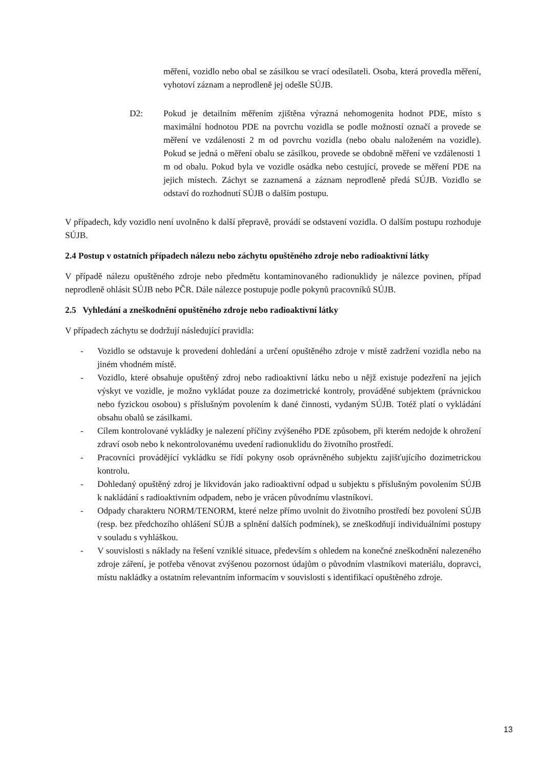měření, vozidlo nebo obal se zásilkou se vrací odesílateli. Osoba, která provedla měření, vyhotoví záznam a neprodleně jej odešle SÚJB.
D2: Pokud je detailním měřením zjištěna výrazná nehomogenita hodnot PDE, místo s maximální hodnotou PDE na povrchu vozidla se podle možností označí a provede se měření ve vzdálenosti 2 m od povrchu vozidla (nebo obalu naloženém na vozidle). Pokud se jedná o měření obalu se zásilkou, provede se obdobně měření ve vzdálenosti 1 m od obalu. Pokud byla ve vozidle osádka nebo cestující, provede se měření PDE na jejich místech. Záchyt se zaznamená a záznam neprodleně předá SÚJB. Vozidlo se odstaví do rozhodnutí SÚJB o dalším postupu.
V případech, kdy vozidlo není uvolněno k další přepravě, provádí se odstavení vozidla. O dalším postupu rozhoduje SÚJB.
2.4 Postup v ostatních případech nálezu nebo záchytu opuštěného zdroje nebo radioaktivní látky
V případě nálezu opuštěného zdroje nebo předmětu kontaminovaného radionuklidy je nálezce povinen, případ neprodleně ohlásit SÚJB nebo PČR. Dále nálezce postupuje podle pokynů pracovníků SÚJB.
2.5 Vyhledání a zneškodnění opuštěného zdroje nebo radioaktivní látky
V případech záchytu se dodržují následující pravidla:
- Vozidlo se odstavuje k provedení dohledání a určení opuštěného zdroje v místě zadržení vozidla nebo na jiném vhodném místě.
- Vozidlo, které obsahuje opuštěný zdroj nebo radioaktivní látku nebo u nějž existuje podezření na jejich výskyt ve vozidle, je možno vykládat pouze za dozimetrické kontroly, prováděné subjektem (právnickou nebo fyzickou osobou) s příslušným povolením k dané činnosti, vydaným SÚJB. Totéž platí o vykládání obsahu obalů se zásilkami.
- Cílem kontrolované vykládky je nalezení příčiny zvýšeného PDE způsobem, při kterém nedojde k ohrožení zdraví osob nebo k nekontrolovanému uvedení radionuklidu do životního prostředí.
- Pracovníci provádějící vykládku se řídí pokyny osob oprávněného subjektu zajišťujícího dozimetrickou kontrolu.
- Dohledaný opuštěný zdroj je likvidován jako radioaktivní odpad u subjektu s příslušným povolením SÚJB k nakládání s radioaktivním odpadem, nebo je vrácen původnímu vlastníkovi.
- Odpady charakteru NORM/TENORM, které nelze přímo uvolnit do životního prostředí bez povolení SÚJB (resp. bez předchozího ohlášení SÚJB a splnění dalších podmínek), se zneškodňují individuálními postupy v souladu s vyhláškou.
- V souvislosti s náklady na řešení vzniklé situace, především s ohledem na konečné zneškodnění nalezeného zdroje záření, je potřeba věnovat zvýšenou pozornost údajům o původním vlastníkovi materiálu, dopravci, místu nakládky a ostatním relevantním informacím v souvislosti s identifikací opuštěného zdroje.
13